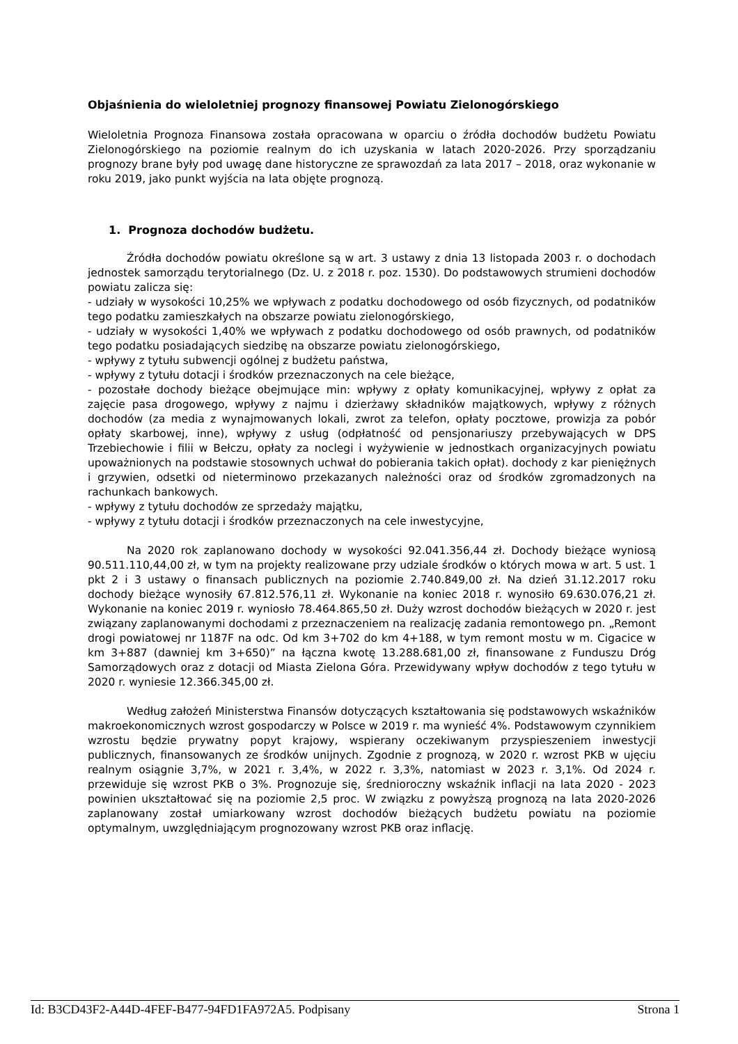Objaśnienia do wieloletniej prognozy finansowej Powiatu Zielonogórskiego
Wieloletnia Prognoza Finansowa została opracowana w oparciu o źródła dochodów budżetu Powiatu Zielonogórskiego na poziomie realnym do ich uzyskania w latach 2020-2026. Przy sporządzaniu prognozy brane były pod uwagę dane historyczne ze sprawozdań za lata 2017 – 2018, oraz wykonanie w roku 2019, jako punkt wyjścia na lata objęte prognozą.
1. Prognoza dochodów budżetu.
Źródła dochodów powiatu określone są w art. 3 ustawy z dnia 13 listopada 2003 r. o dochodach jednostek samorządu terytorialnego (Dz. U. z 2018 r. poz. 1530). Do podstawowych strumieni dochodów powiatu zalicza się:
- udziały w wysokości 10,25% we wpływach z podatku dochodowego od osób fizycznych, od podatników tego podatku zamieszkałych na obszarze powiatu zielonogórskiego,
- udziały w wysokości 1,40% we wpływach z podatku dochodowego od osób prawnych, od podatników tego podatku posiadających siedzibę na obszarze powiatu zielonogórskiego,
- wpływy z tytułu subwencji ogólnej z budżetu państwa,
- wpływy z tytułu dotacji i środków przeznaczonych na cele bieżące,
- pozostałe dochody bieżące obejmujące min: wpływy z opłaty komunikacyjnej, wpływy z opłat za zajęcie pasa drogowego, wpływy z najmu i dzierżawy składników majątkowych, wpływy z różnych dochodów (za media z wynajmowanych lokali, zwrot za telefon, opłaty pocztowe, prowizja za pobór opłaty skarbowej, inne), wpływy z usług (odpłatność od pensjonariuszy przebywających w DPS Trzebiechowie i filii w Bełczu, opłaty za noclegi i wyżywienie w jednostkach organizacyjnych powiatu upoważnionych na podstawie stosownych uchwał do pobierania takich opłat). dochody z kar pieniężnych i grzywien, odsetki od nieterminowo przekazanych należności oraz od środków zgromadzonych na rachunkach bankowych.
- wpływy z tytułu dochodów ze sprzedaży majątku,
- wpływy z tytułu dotacji i środków przeznaczonych na cele inwestycyjne,
Na 2020 rok zaplanowano dochody w wysokości 92.041.356,44 zł. Dochody bieżące wyniosą 90.511.110,44,00 zł, w tym na projekty realizowane przy udziale środków o których mowa w art. 5 ust. 1 pkt 2 i 3 ustawy o finansach publicznych na poziomie 2.740.849,00 zł. Na dzień 31.12.2017 roku dochody bieżące wynosiły 67.812.576,11 zł. Wykonanie na koniec 2018 r. wynosiło 69.630.076,21 zł. Wykonanie na koniec 2019 r. wyniosło 78.464.865,50 zł. Duży wzrost dochodów bieżących w 2020 r. jest związany zaplanowanymi dochodami z przeznaczeniem na realizację zadania remontowego pn. „Remont drogi powiatowej nr 1187F na odc. Od km 3+702 do km 4+188, w tym remont mostu w m. Cigacice w km 3+887 (dawniej km 3+650)” na łączna kwotę 13.288.681,00 zł, finansowane z Funduszu Dróg Samorządowych oraz z dotacji od Miasta Zielona Góra. Przewidywany wpływ dochodów z tego tytułu w 2020 r. wyniesie 12.366.345,00 zł.
Według założeń Ministerstwa Finansów dotyczących kształtowania się podstawowych wskaźników makroekonomicznych wzrost gospodarczy w Polsce w 2019 r. ma wynieść 4%. Podstawowym czynnikiem wzrostu będzie prywatny popyt krajowy, wspierany oczekiwanym przyspieszeniem inwestycji publicznych, finansowanych ze środków unijnych. Zgodnie z prognozą, w 2020 r. wzrost PKB w ujęciu realnym osiągnie 3,7%, w 2021 r. 3,4%, w 2022 r. 3,3%, natomiast w 2023 r. 3,1%. Od 2024 r. przewiduje się wzrost PKB o 3%. Prognozuje się, średnioroczny wskaźnik inflacji na lata 2020 - 2023 powinien ukształtować się na poziomie 2,5 proc. W związku z powyższą prognozą na lata 2020-2026 zaplanowany został umiarkowany wzrost dochodów bieżących budżetu powiatu na poziomie optymalnym, uwzględniającym prognozowany wzrost PKB oraz inflację.
Id: B3CD43F2-A44D-4FEF-B477-94FD1FA972A5. Podpisany Strona 1